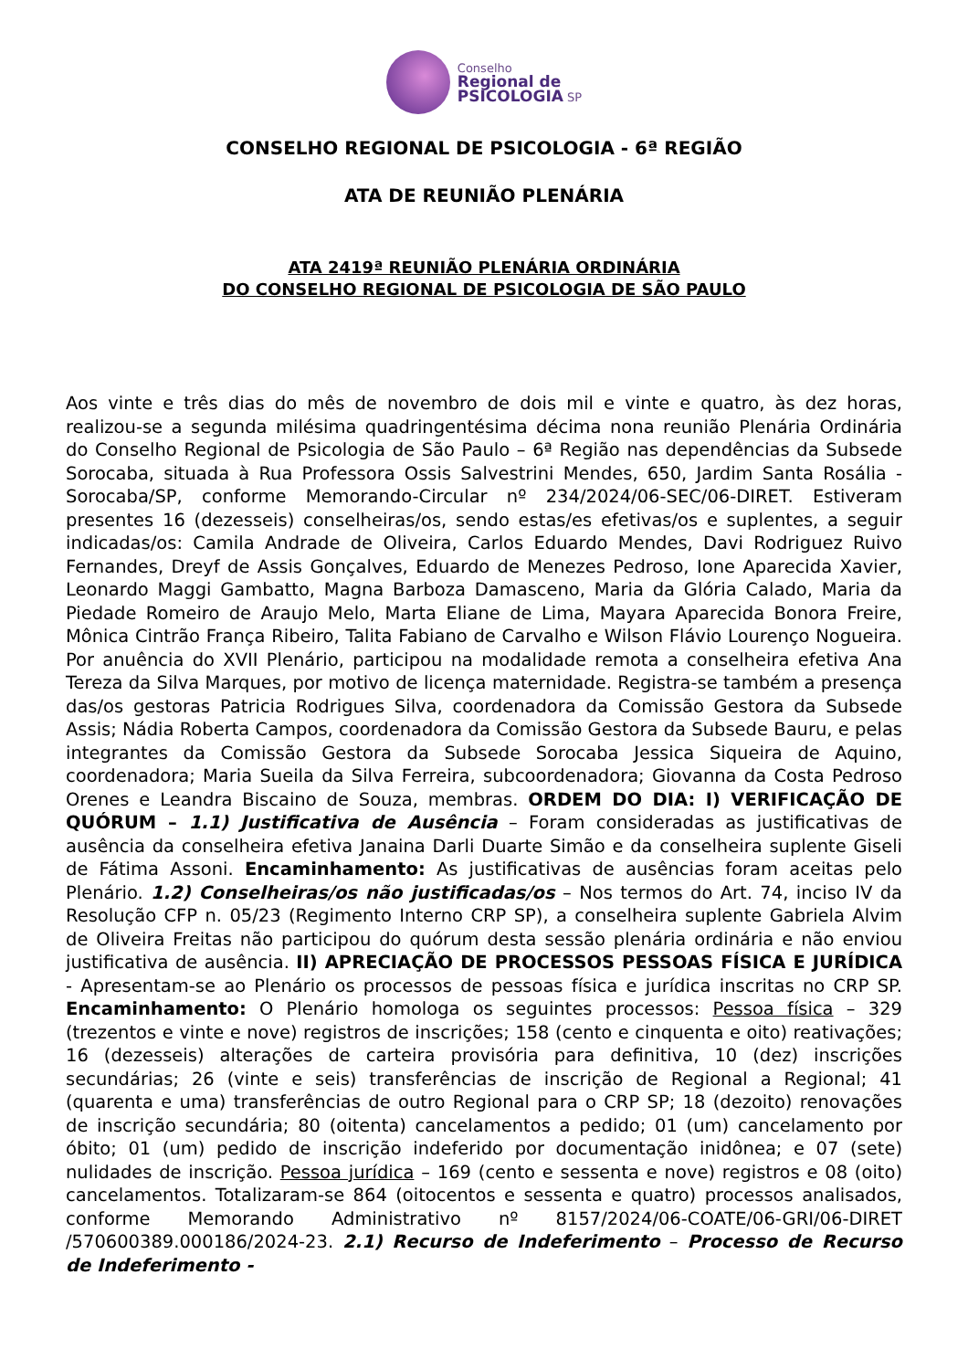Conselho
Regional de
PSICOLOGIA SP
CONSELHO REGIONAL DE PSICOLOGIA - 6ª REGIÃO
ATA DE REUNIÃO PLENÁRIA
ATA 2419ª REUNIÃO PLENÁRIA ORDINÁRIA
DO CONSELHO REGIONAL DE PSICOLOGIA DE SÃO PAULO
Aos vinte e três dias do mês de novembro de dois mil e vinte e quatro, às dez horas, realizou-se a segunda milésima quadringentésima décima nona reunião Plenária Ordinária do Conselho Regional de Psicologia de São Paulo – 6ª Região nas dependências da Subsede Sorocaba, situada à Rua Professora Ossis Salvestrini Mendes, 650, Jardim Santa Rosália - Sorocaba/SP, conforme Memorando-Circular nº 234/2024/06-SEC/06-DIRET. Estiveram presentes 16 (dezesseis) conselheiras/os, sendo estas/es efetivas/os e suplentes, a seguir indicadas/os: Camila Andrade de Oliveira, Carlos Eduardo Mendes, Davi Rodriguez Ruivo Fernandes, Dreyf de Assis Gonçalves, Eduardo de Menezes Pedroso, Ione Aparecida Xavier, Leonardo Maggi Gambatto, Magna Barboza Damasceno, Maria da Glória Calado, Maria da Piedade Romeiro de Araujo Melo, Marta Eliane de Lima, Mayara Aparecida Bonora Freire, Mônica Cintrão França Ribeiro, Talita Fabiano de Carvalho e Wilson Flávio Lourenço Nogueira. Por anuência do XVII Plenário, participou na modalidade remota a conselheira efetiva Ana Tereza da Silva Marques, por motivo de licença maternidade. Registra-se também a presença das/os gestoras Patricia Rodrigues Silva, coordenadora da Comissão Gestora da Subsede Assis; Nádia Roberta Campos, coordenadora da Comissão Gestora da Subsede Bauru, e pelas integrantes da Comissão Gestora da Subsede Sorocaba Jessica Siqueira de Aquino, coordenadora; Maria Sueila da Silva Ferreira, subcoordenadora; Giovanna da Costa Pedroso Orenes e Leandra Biscaino de Souza, membras. ORDEM DO DIA: I) VERIFICAÇÃO DE QUÓRUM – 1.1) Justificativa de Ausência – Foram consideradas as justificativas de ausência da conselheira efetiva Janaina Darli Duarte Simão e da conselheira suplente Giseli de Fátima Assoni. Encaminhamento: As justificativas de ausências foram aceitas pelo Plenário. 1.2) Conselheiras/os não justificadas/os – Nos termos do Art. 74, inciso IV da Resolução CFP n. 05/23 (Regimento Interno CRP SP), a conselheira suplente Gabriela Alvim de Oliveira Freitas não participou do quórum desta sessão plenária ordinária e não enviou justificativa de ausência. II) APRECIAÇÃO DE PROCESSOS PESSOAS FÍSICA E JURÍDICA - Apresentam-se ao Plenário os processos de pessoas física e jurídica inscritas no CRP SP. Encaminhamento: O Plenário homologa os seguintes processos: Pessoa física – 329 (trezentos e vinte e nove) registros de inscrições; 158 (cento e cinquenta e oito) reativações; 16 (dezesseis) alterações de carteira provisória para definitiva, 10 (dez) inscrições secundárias; 26 (vinte e seis) transferências de inscrição de Regional a Regional; 41 (quarenta e uma) transferências de outro Regional para o CRP SP; 18 (dezoito) renovações de inscrição secundária; 80 (oitenta) cancelamentos a pedido; 01 (um) cancelamento por óbito; 01 (um) pedido de inscrição indeferido por documentação inidônea; e 07 (sete) nulidades de inscrição. Pessoa jurídica – 169 (cento e sessenta e nove) registros e 08 (oito) cancelamentos. Totalizaram-se 864 (oitocentos e sessenta e quatro) processos analisados, conforme Memorando Administrativo nº 8157/2024/06-COATE/06-GRI/06-DIRET /570600389.000186/2024-23. 2.1) Recurso de Indeferimento – Processo de Recurso de Indeferimento -